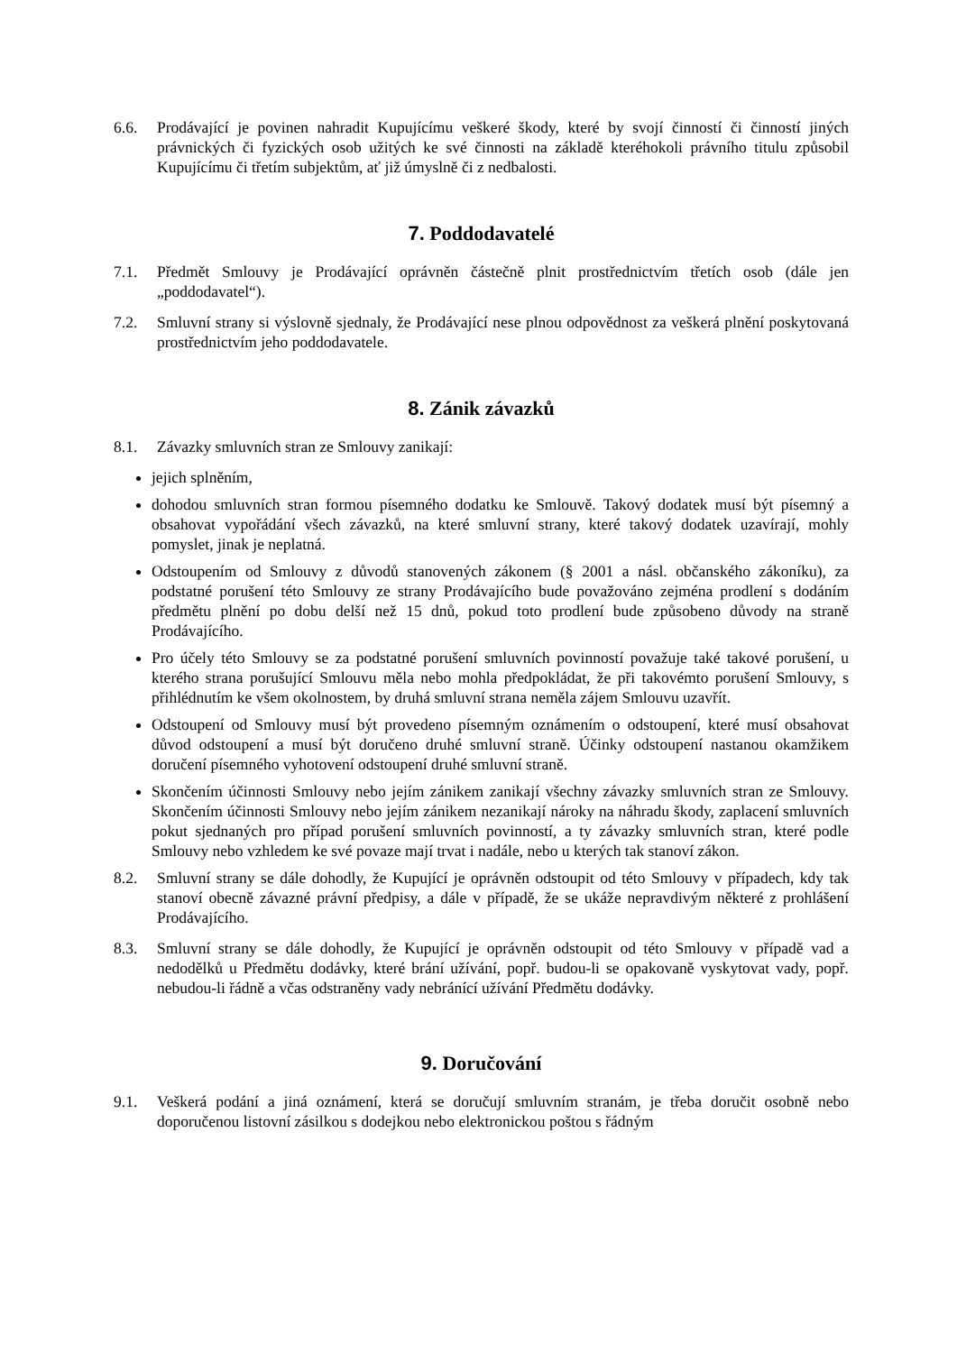6.6. Prodávající je povinen nahradit Kupujícímu veškeré škody, které by svojí činností či činností jiných právnických či fyzických osob užitých ke své činnosti na základě kteréhokoli právního titulu způsobil Kupujícímu či třetím subjektům, ať již úmyslně či z nedbalosti.
7. Poddodavatelé
7.1. Předmět Smlouvy je Prodávající oprávněn částečně plnit prostřednictvím třetích osob (dále jen „poddodavatel“).
7.2. Smluvní strany si výslovně sjednaly, že Prodávající nese plnou odpovědnost za veškerá plnění poskytovaná prostřednictvím jeho poddodavatele.
8. Zánik závazků
8.1. Závazky smluvních stran ze Smlouvy zanikají:
jejich splněním,
dohodou smluvních stran formou písemného dodatku ke Smlouvě. Takový dodatek musí být písemný a obsahovat vypořádání všech závazků, na které smluvní strany, které takový dodatek uzavírají, mohly pomyslet, jinak je neplatná.
Odstoupením od Smlouvy z důvodů stanovených zákonem (§ 2001 a násl. občanského zákoníku), za podstatné porušení této Smlouvy ze strany Prodávajícího bude považováno zejména prodlení s dodáním předmětu plnění po dobu delší než 15 dnů, pokud toto prodlení bude způsobeno důvody na straně Prodávajícího.
Pro účely této Smlouvy se za podstatné porušení smluvních povinností považuje také takové porušení, u kterého strana porušující Smlouvu měla nebo mohla předpokládat, že při takovémto porušení Smlouvy, s přihlédnutím ke všem okolnostem, by druhá smluvní strana neměla zájem Smlouvu uzavřít.
Odstoupení od Smlouvy musí být provedeno písemným oznámením o odstoupení, které musí obsahovat důvod odstoupení a musí být doručeno druhé smluvní straně. Účinky odstoupení nastanou okamžikem doručení písemného vyhotovení odstoupení druhé smluvní straně.
Skončením účinnosti Smlouvy nebo jejím zánikem zanikají všechny závazky smluvních stran ze Smlouvy. Skončením účinnosti Smlouvy nebo jejím zánikem nezanikají nároky na náhradu škody, zaplacení smluvních pokut sjednaných pro případ porušení smluvních povinností, a ty závazky smluvních stran, které podle Smlouvy nebo vzhledem ke své povaze mají trvat i nadále, nebo u kterých tak stanoví zákon.
8.2. Smluvní strany se dále dohodly, že Kupující je oprávněn odstoupit od této Smlouvy v případech, kdy tak stanoví obecně závazné právní předpisy, a dále v případě, že se ukáže nepravdivým některé z prohlášení Prodávajícího.
8.3. Smluvní strany se dále dohodly, že Kupující je oprávněn odstoupit od této Smlouvy v případě vad a nedodělků u Předmětu dodávky, které brání užívání, popř. budou-li se opakovaně vyskytovat vady, popř. nebudou-li řádně a včas odstraněny vady nebránící užívání Předmětu dodávky.
9. Doručování
9.1. Veškerá podání a jiná oznámení, která se doručují smluvním stranám, je třeba doručit osobně nebo doporučenou listovní zásilkou s dodejkou nebo elektronickou poštou s řádným